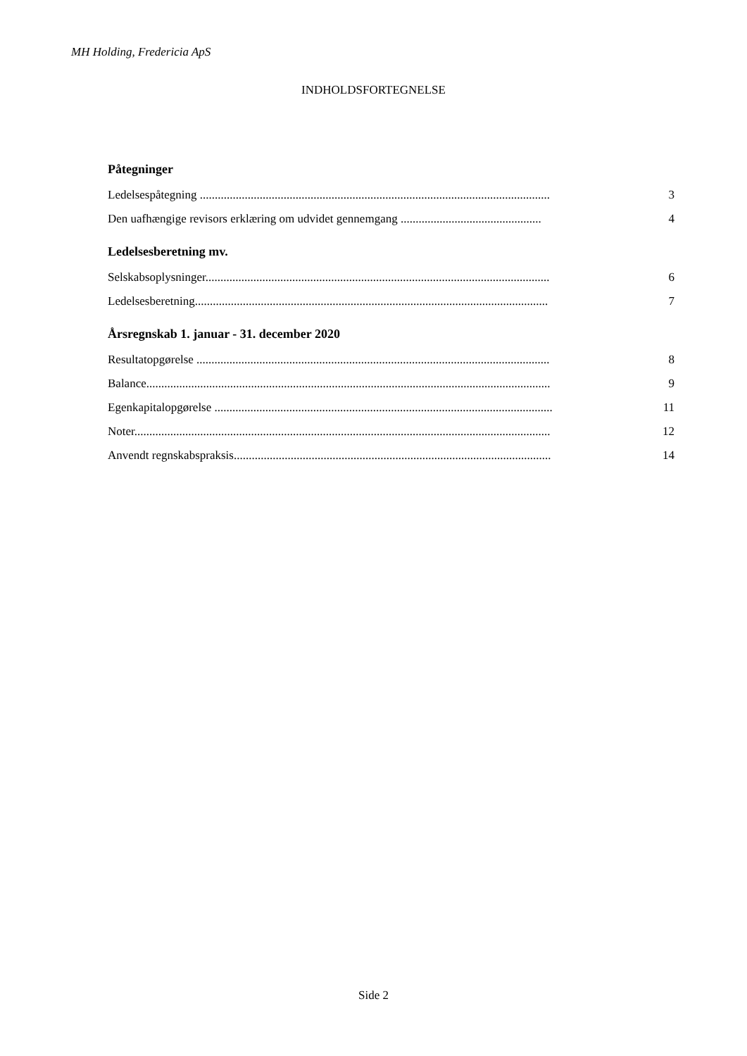MH Holding, Fredericia ApS
INDHOLDSFORTEGNELSE
Påtegninger
Ledelsespåtegning ..................................................................................................................... 3
Den uafhængige revisors erklæring om udvidet gennemgang ............................................... 4
Ledelsesberetning mv.
Selskabsoplysninger................................................................................................................... 6
Ledelsesberetning...................................................................................................................... 7
Årsregnskab 1. januar - 31. december 2020
Resultatopgørelse ...................................................................................................................... 8
Balance....................................................................................................................................... 9
Egenkapitalopgørelse ................................................................................................................. 11
Noter........................................................................................................................................... 12
Anvendt regnskabspraksis.......................................................................................................... 14
Side 2